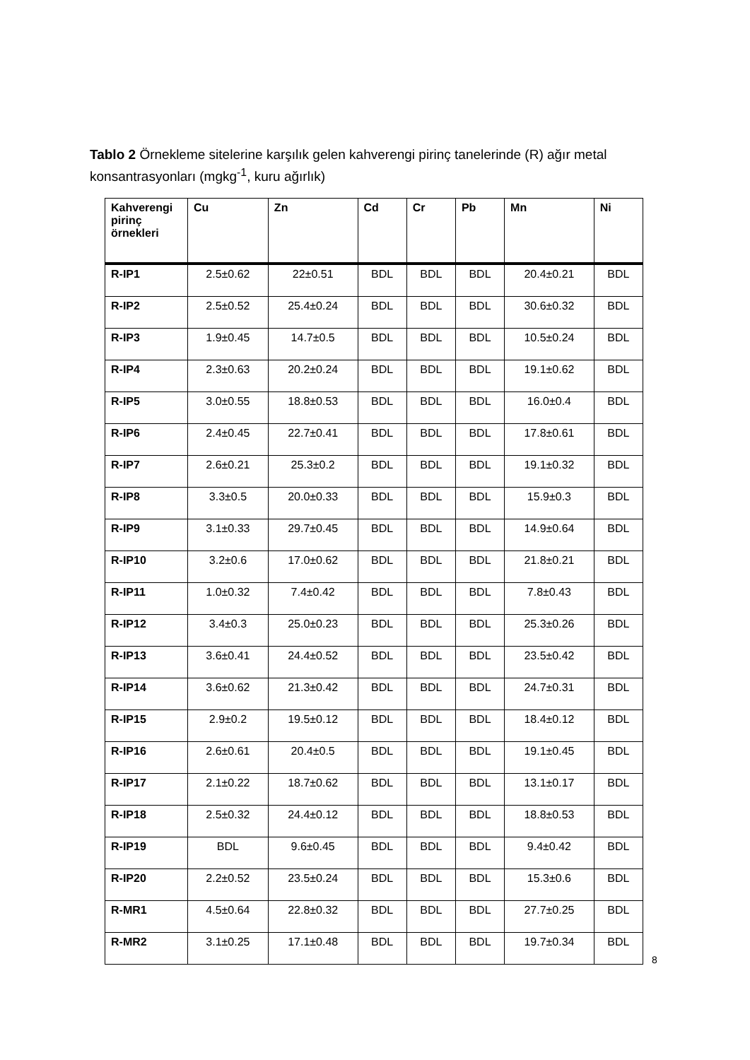Tablo 2 Örnekleme sitelerine karşılık gelen kahverengi pirinç tanelerinde (R) ağır metal konsantrasyonları (mgkg<sup>-1</sup>, kuru ağırlık)
| Kahverengi pirinç örnekleri | Cu | Zn | Cd | Cr | Pb | Mn | Ni |
| --- | --- | --- | --- | --- | --- | --- | --- |
| R-IP1 | 2.5±0.62 | 22±0.51 | BDL | BDL | BDL | 20.4±0.21 | BDL |
| R-IP2 | 2.5±0.52 | 25.4±0.24 | BDL | BDL | BDL | 30.6±0.32 | BDL |
| R-IP3 | 1.9±0.45 | 14.7±0.5 | BDL | BDL | BDL | 10.5±0.24 | BDL |
| R-IP4 | 2.3±0.63 | 20.2±0.24 | BDL | BDL | BDL | 19.1±0.62 | BDL |
| R-IP5 | 3.0±0.55 | 18.8±0.53 | BDL | BDL | BDL | 16.0±0.4 | BDL |
| R-IP6 | 2.4±0.45 | 22.7±0.41 | BDL | BDL | BDL | 17.8±0.61 | BDL |
| R-IP7 | 2.6±0.21 | 25.3±0.2 | BDL | BDL | BDL | 19.1±0.32 | BDL |
| R-IP8 | 3.3±0.5 | 20.0±0.33 | BDL | BDL | BDL | 15.9±0.3 | BDL |
| R-IP9 | 3.1±0.33 | 29.7±0.45 | BDL | BDL | BDL | 14.9±0.64 | BDL |
| R-IP10 | 3.2±0.6 | 17.0±0.62 | BDL | BDL | BDL | 21.8±0.21 | BDL |
| R-IP11 | 1.0±0.32 | 7.4±0.42 | BDL | BDL | BDL | 7.8±0.43 | BDL |
| R-IP12 | 3.4±0.3 | 25.0±0.23 | BDL | BDL | BDL | 25.3±0.26 | BDL |
| R-IP13 | 3.6±0.41 | 24.4±0.52 | BDL | BDL | BDL | 23.5±0.42 | BDL |
| R-IP14 | 3.6±0.62 | 21.3±0.42 | BDL | BDL | BDL | 24.7±0.31 | BDL |
| R-IP15 | 2.9±0.2 | 19.5±0.12 | BDL | BDL | BDL | 18.4±0.12 | BDL |
| R-IP16 | 2.6±0.61 | 20.4±0.5 | BDL | BDL | BDL | 19.1±0.45 | BDL |
| R-IP17 | 2.1±0.22 | 18.7±0.62 | BDL | BDL | BDL | 13.1±0.17 | BDL |
| R-IP18 | 2.5±0.32 | 24.4±0.12 | BDL | BDL | BDL | 18.8±0.53 | BDL |
| R-IP19 | BDL | 9.6±0.45 | BDL | BDL | BDL | 9.4±0.42 | BDL |
| R-IP20 | 2.2±0.52 | 23.5±0.24 | BDL | BDL | BDL | 15.3±0.6 | BDL |
| R-MR1 | 4.5±0.64 | 22.8±0.32 | BDL | BDL | BDL | 27.7±0.25 | BDL |
| R-MR2 | 3.1±0.25 | 17.1±0.48 | BDL | BDL | BDL | 19.7±0.34 | BDL |
8